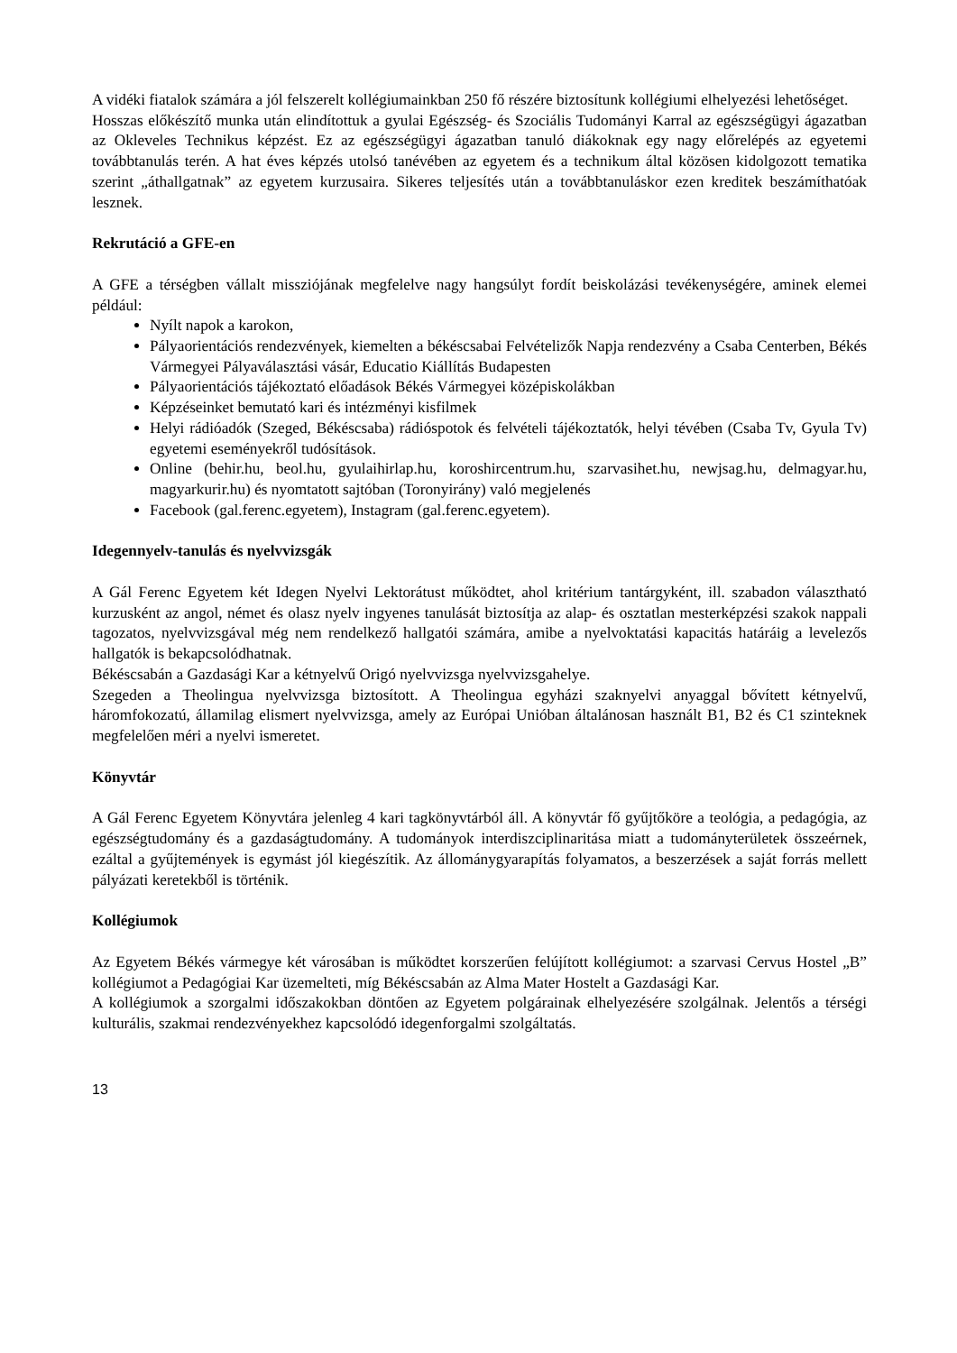A vidéki fiatalok számára a jól felszerelt kollégiumainkban 250 fő részére biztosítunk kollégiumi elhelyezési lehetőséget.
Hosszas előkészítő munka után elindítottuk a gyulai Egészség- és Szociális Tudományi Karral az egészségügyi ágazatban az Okleveles Technikus képzést. Ez az egészségügyi ágazatban tanuló diákoknak egy nagy előrelépés az egyetemi továbbtanulás terén. A hat éves képzés utolsó tanévében az egyetem és a technikum által közösen kidolgozott tematika szerint „áthallgatnak” az egyetem kurzusaira. Sikeres teljesítés után a továbbtanuláskor ezen kreditek beszámíthatóak lesznek.
Rekrutáció a GFE-en
A GFE a térségben vállalt missziójának megfelelve nagy hangsúlyt fordít beiskolázási tevékenységére, aminek elemei például:
Nyílt napok a karokon,
Pályaorientációs rendezvények, kiemelten a békéscsabai Felvételizők Napja rendezvény a Csaba Centerben, Békés Vármegyei Pályaválasztási vásár, Educatio Kiállítás Budapesten
Pályaorientációs tájékoztató előadások Békés Vármegyei középiskolákban
Képzéseinket bemutató kari és intézményi kisfilmek
Helyi rádióadók (Szeged, Békéscsaba) rádióspotok és felvételi tájékoztatók, helyi tévében (Csaba Tv, Gyula Tv) egyetemi eseményekről tudósítások.
Online (behir.hu, beol.hu, gyulaihirlap.hu, koroshircentrum.hu, szarvasihet.hu, newjsag.hu, delmagyar.hu, magyarkurir.hu) és nyomtatott sajtóban (Toronyirány) való megjelenés
Facebook (gal.ferenc.egyetem), Instagram (gal.ferenc.egyetem).
Idegennyelv-tanulás és nyelvvizsgák
A Gál Ferenc Egyetem két Idegen Nyelvi Lektorátust működtet, ahol kritérium tantárgyként, ill. szabadon választható kurzusként az angol, német és olasz nyelv ingyenes tanulását biztosítja az alap- és osztatlan mesterképzési szakok nappali tagozatos, nyelvvizsgával még nem rendelkező hallgatói számára, amibe a nyelvoktatási kapacitás határáig a levelezős hallgatók is bekapcsolódhatnak.
Békéscsabán a Gazdasági Kar a kétnyelvű Origó nyelvvizsga nyelvvizsgahelye.
Szegeden a Theolingua nyelvvizsga biztosított. A Theolingua egyházi szaknyelvi anyaggal bővített kétnyelvű, háromfokozatú, államilag elismert nyelvvizsga, amely az Európai Unióban általánosan használt B1, B2 és C1 szinteknek megfelelően méri a nyelvi ismeretet.
Könyvtár
A Gál Ferenc Egyetem Könyvtára jelenleg 4 kari tagkönyvtárból áll. A könyvtár fő gyűjtőköre a teológia, a pedagógia, az egészségtudomány és a gazdaságtudomány. A tudományok interdiszciplinaritása miatt a tudományterületek összeérnek, ezáltal a gyűjtemények is egymást jól kiegészítik. Az állománygyarapítás folyamatos, a beszerzések a saját forrás mellett pályázati keretekből is történik.
Kollégiumok
Az Egyetem Békés vármegye két városában is működtet korszerűen felújított kollégiumot: a szarvasi Cervus Hostel „B” kollégiumot a Pedagógiai Kar üzemelteti, míg Békéscsabán az Alma Mater Hostelt a Gazdasági Kar.
A kollégiumok a szorgalmi időszakokban döntően az Egyetem polgárainak elhelyezésére szolgálnak. Jelentős a térségi kulturális, szakmai rendezvényekhez kapcsolódó idegenforgalmi szolgáltatás.
13